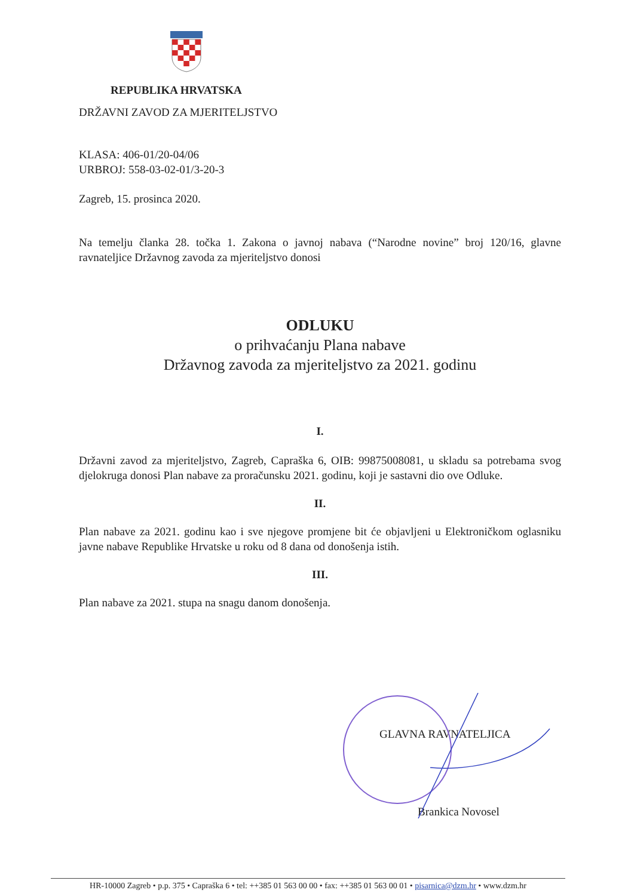REPUBLIKA HRVATSKA
DRŽAVNI ZAVOD ZA MJERITELJSTVO
KLASA: 406-01/20-04/06
URBROJ: 558-03-02-01/3-20-3
Zagreb, 15. prosinca 2020.
Na temelju članka 28. točka 1. Zakona o javnoj nabava (“Narodne novine” broj 120/16, glavne ravnateljice Državnog zavoda za mjeriteljstvo donosi
ODLUKU
o prihvaćanju Plana nabave
Državnog zavoda za mjeriteljstvo za 2021. godinu
I.
Državni zavod za mjeriteljstvo, Zagreb, Capraška 6, OIB: 99875008081, u skladu sa potrebama svog djelokruga donosi Plan nabave za proračunsku 2021. godinu, koji je sastavni dio ove Odluke.
II.
Plan nabave za 2021. godinu kao i sve njegove promjene bit će objavljeni u Elektroničkom oglasniku javne nabave Republike Hrvatske u roku od 8 dana od donošenja istih.
III.
Plan nabave za 2021. stupa na snagu danom donošenja.
GLAVNA RAVNATELJICA
Brankica Novosel
HR-10000 Zagreb • p.p. 375 • Capraška 6 • tel: ++385 01 563 00 00 • fax: ++385 01 563 00 01 • pisarnica@dzm.hr • www.dzm.hr